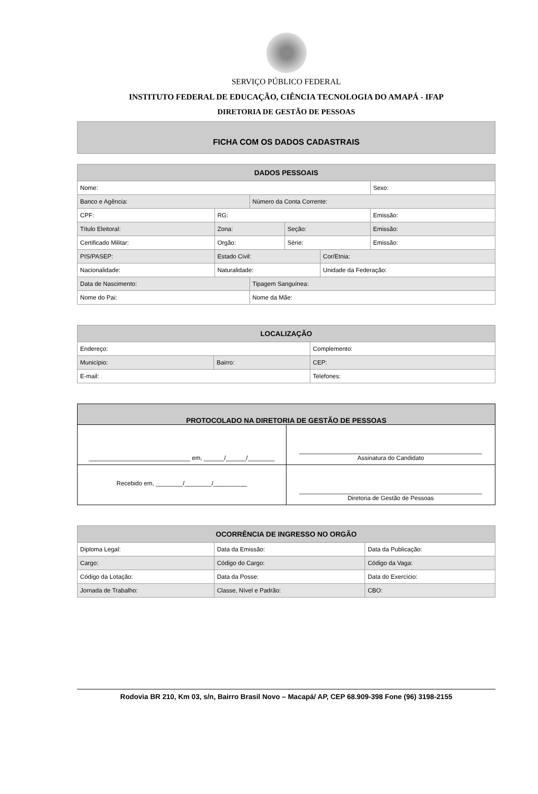SERVIÇO PÚBLICO FEDERAL
INSTITUTO FEDERAL DE EDUCAÇÃO, CIÊNCIA TECNOLOGIA DO AMAPÁ - IFAP
DIRETORIA DE GESTÃO DE PESSOAS
FICHA COM OS DADOS CADASTRAIS
| DADOS PESSOAIS | | | | | |
| --- | --- | --- | --- | --- | --- |
| Nome: | | | | | Sexo: |
| Banco e Agência: | | Número da Conta Corrente: | | | |
| CPF: | RG: | | | | Emissão: |
| Título Eleitoral: | Zona: | | Seção: | | Emissão: |
| Certificado Militar: | Orgão: | | Série: | | Emissão: |
| PIS/PASEP: | Estado Civil: | | | Cor/Etnia: | |
| Nacionalidade: | Naturalidade: | | | Unidade da Federação: | |
| Data de Nascimento: | | Tipagem Sanguínea: | | | |
| Nome do Pai: | | Nome da Mãe: | | | |
| LOCALIZAÇÃO | | |
| --- | --- | --- |
| Endereço: | | Complemento: |
| Município: | Bairro: | CEP: |
| E-mail: | | Telefones: |
| PROTOCOLADO NA DIRETORIA DE GESTÃO DE PESSOAS | |
| --- | --- |
| ______________________________ em, ______/______/________ | ______________________________________________________ Assinatura do Candidato |
| Recebido em, ________/________/__________ | ______________________________________________________ Diretoria de Gestão de Pessoas |
| OCORRÊNCIA DE INGRESSO NO ORGÃO | | |
| --- | --- | --- |
| Diploma Legal: | Data da Emissão: | Data da Publicação: |
| Cargo: | Código do Cargo: | Código da Vaga: |
| Código da Lotação: | Data da Posse: | Data do Exercício: |
| Jornada de Trabalho: | Classe, Nível e Padrão: | CBO: |
Rodovia BR 210, Km 03, s/n, Bairro Brasil Novo – Macapá/ AP, CEP 68.909-398 Fone (96) 3198-2155